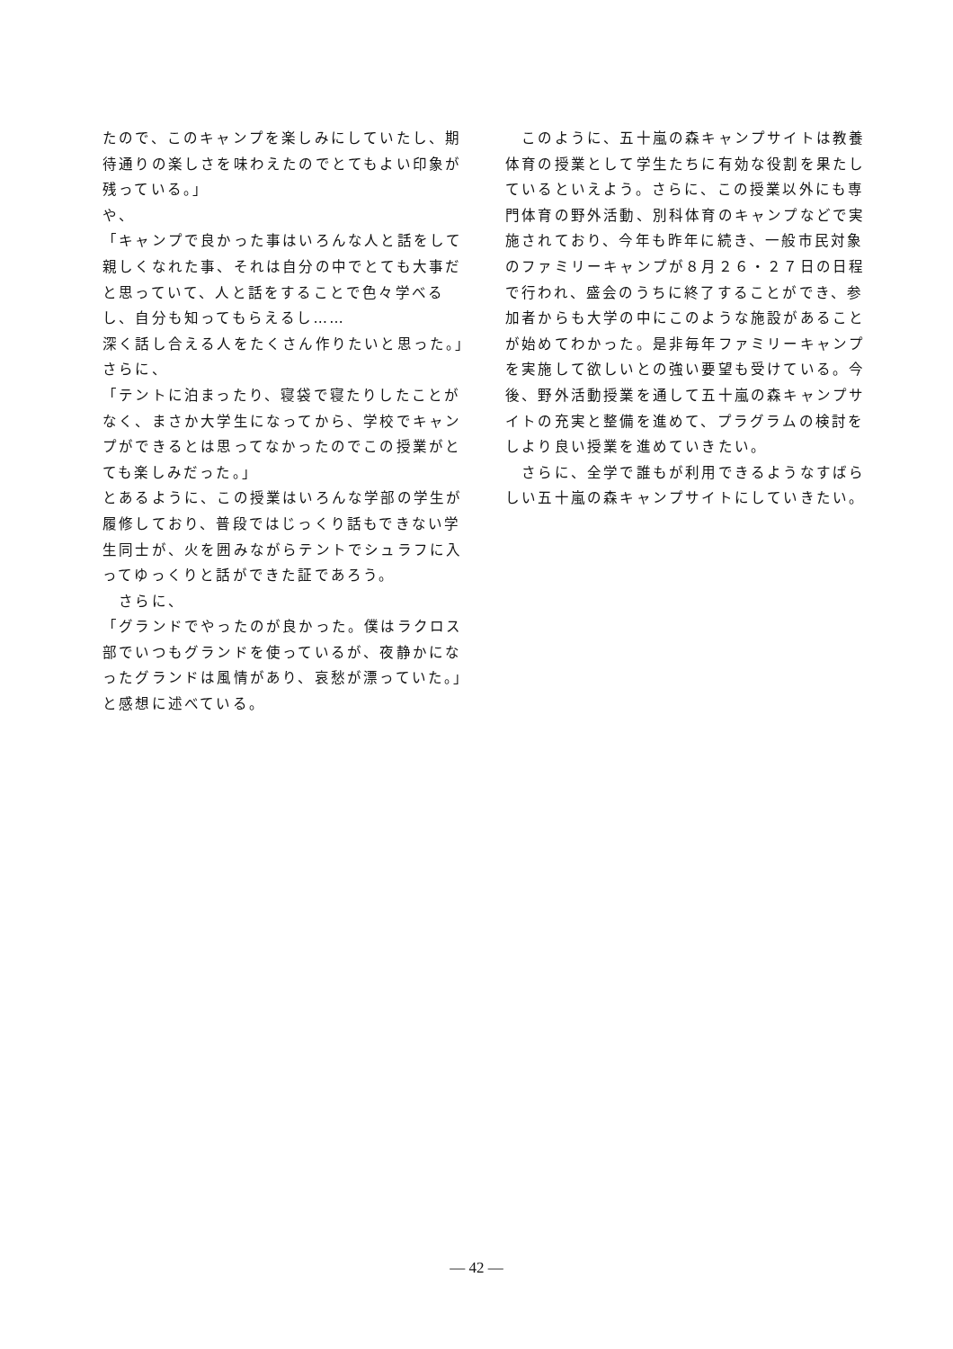たので、このキャンプを楽しみにしていたし、期待通りの楽しさを味わえたのでとてもよい印象が残っている。」
や、
「キャンプで良かった事はいろんな人と話をして親しくなれた事、それは自分の中でとても大事だと思っていて、人と話をすることで色々学べるし、自分も知ってもらえるし……
深く話し合える人をたくさん作りたいと思った。」
さらに、
「テントに泊まったり、寝袋で寝たりしたことがなく、まさか大学生になってから、学校でキャンプができるとは思ってなかったのでこの授業がとても楽しみだった。」
とあるように、この授業はいろんな学部の学生が履修しており、普段ではじっくり話もできない学生同士が、火を囲みながらテントでシュラフに入ってゆっくりと話ができた証であろう。
　さらに、
「グランドでやったのが良かった。僕はラクロス部でいつもグランドを使っているが、夜静かになったグランドは風情があり、哀愁が漂っていた。」
と感想に述べている。
　このように、五十嵐の森キャンプサイトは教養体育の授業として学生たちに有効な役割を果たしているといえよう。さらに、この授業以外にも専門体育の野外活動、別科体育のキャンプなどで実施されており、今年も昨年に続き、一般市民対象のファミリーキャンプが８月２６・２７日の日程で行われ、盛会のうちに終了することができ、参加者からも大学の中にこのような施設があることが始めてわかった。是非毎年ファミリーキャンプを実施して欲しいとの強い要望も受けている。今後、野外活動授業を通して五十嵐の森キャンプサイトの充実と整備を進めて、プラグラムの検討をしより良い授業を進めていきたい。
　さらに、全学で誰もが利用できるようなすばらしい五十嵐の森キャンプサイトにしていきたい。
— 42 —